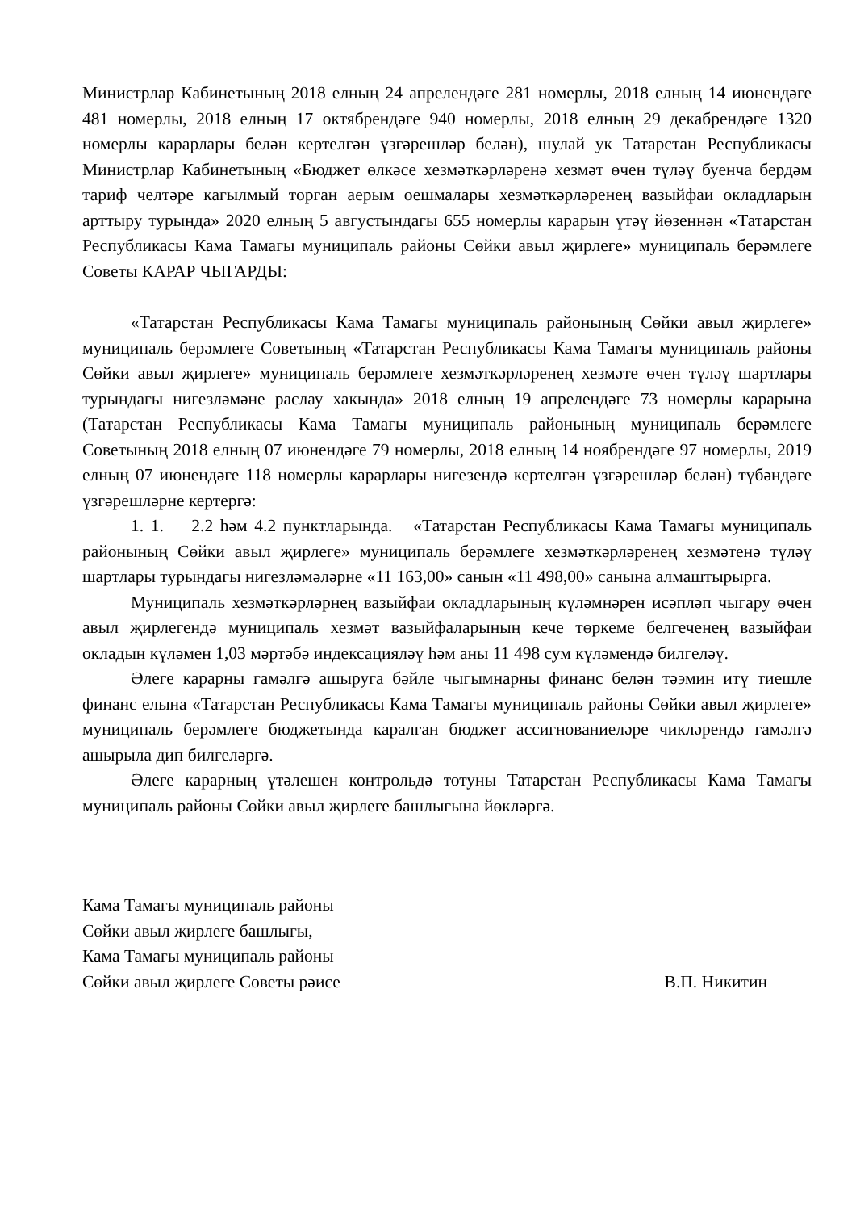Министрлар Кабинетының 2018 елның 24 апрелендәге 281 номерлы, 2018 елның 14 июнендәге 481 номерлы, 2018 елның 17 октябрендәге 940 номерлы, 2018 елның 29 декабрендәге 1320 номерлы карарлары белән кертелгән үзгәрешләр белән), шулай ук Татарстан Республикасы Министрлар Кабинетының «Бюджет өлкәсе хезмәткәрләренә хезмәт өчен түләү буенча бердәм тариф челтәре кагылмый торган аерым оешмалары хезмәткәрләренең вазыйфаи окладларын арттыру турында» 2020 елның 5 августындагы 655 номерлы карарын үтәү йөзеннән «Татарстан Республикасы Кама Тамагы муниципаль районы Сөйки авыл җирлеге» муниципаль берәмлеге Советы КАРАР ЧЫГАРДЫ:
«Татарстан Республикасы Кама Тамагы муниципаль районының Сөйки авыл җирлеге» муниципаль берәмлеге Советының «Татарстан Республикасы Кама Тамагы муниципаль районы Сөйки авыл җирлеге» муниципаль берәмлеге хезмәткәрләренең хезмәте өчен түләү шартлары турындагы нигезләмәне раслау хакында» 2018 елның 19 апрелендәге 73 номерлы карарына (Татарстан Республикасы Кама Тамагы муниципаль районының муниципаль берәмлеге Советының 2018 елның 07 июнендәге 79 номерлы, 2018 елның 14 ноябрендәге 97 номерлы, 2019 елның 07 июнендәге 118 номерлы карарлары нигезендә кертелгән үзгәрешләр белән) түбәндәге үзгәрешләрне кертергә:
1. 1. 2.2 һәм 4.2 пунктларында. «Татарстан Республикасы Кама Тамагы муниципаль районының Сөйки авыл җирлеге» муниципаль берәмлеге хезмәткәрләренең хезмәтенә түләү шартлары турындагы нигезләмәләрне «11 163,00» санын «11 498,00» санына алмаштырырга.
Муниципаль хезмәткәрләрнең вазыйфаи окладларының күләмнәрен исәпләп чыгару өчен авыл җирлегендә муниципаль хезмәт вазыйфаларының кече төркеме белгеченең вазыйфаи окладын күләмен 1,03 мәртәбә индексацияләү һәм аны 11 498 сум күләмендә билгеләү.
Әлеге карарны гамәлгә ашыруга бәйле чыгымнарны финанс белән тәэмин итү тиешле финанс елына «Татарстан Республикасы Кама Тамагы муниципаль районы Сөйки авыл җирлеге» муниципаль берәмлеге бюджетында каралган бюджет ассигнованиеләре чикләрендә гамәлгә ашырыла дип билгеләргә.
Әлеге карарның үтәлешен контрольдә тотуны Татарстан Республикасы Кама Тамагы муниципаль районы Сөйки авыл җирлеге башлыгына йөкләргә.
Кама Тамагы муниципаль районы
Сөйки авыл җирлеге башлыгы,
Кама Тамагы муниципаль районы
Сөйки авыл җирлеге Советы рәисе В.П. Никитин